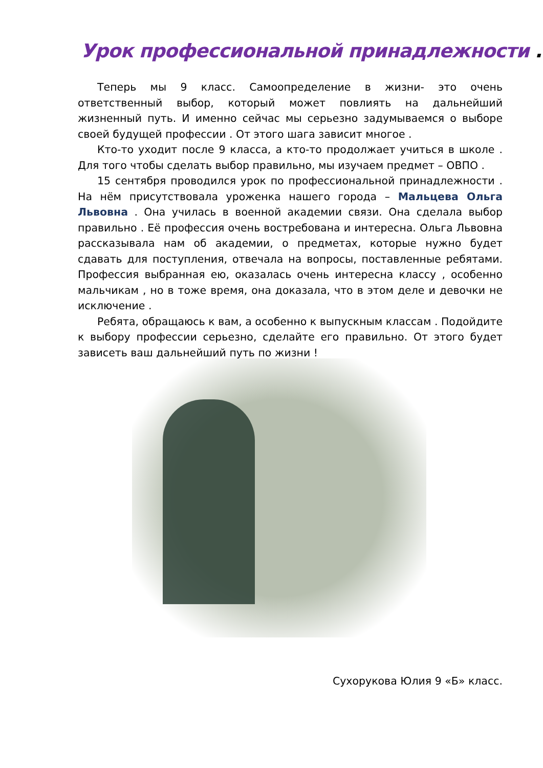Урок профессиональной принадлежности .
Теперь мы 9 класс. Самоопределение в жизни- это очень ответственный выбор, который может повлиять на дальнейший жизненный путь. И именно сейчас мы серьезно задумываемся о выборе своей будущей профессии . От этого шага зависит многое .
Кто-то уходит после 9 класса, а кто-то продолжает учиться в школе . Для того чтобы сделать выбор правильно, мы изучаем предмет – ОВПО .
15 сентября проводился урок по профессиональной принадлежности . На нём присутствовала уроженка нашего города – Мальцева Ольга Львовна . Она училась в военной академии связи. Она сделала выбор правильно . Её профессия очень востребована и интересна. Ольга Львовна рассказывала нам об академии, о предметах, которые нужно будет сдавать для поступления, отвечала на вопросы, поставленные ребятами. Профессия выбранная ею, оказалась очень интересна классу , особенно мальчикам , но в тоже время, она доказала, что в этом деле и девочки не исключение .
Ребята, обращаюсь к вам, а особенно к выпускным классам . Подойдите к выбору профессии серьезно, сделайте его правильно. От этого будет зависеть ваш дальнейший путь по жизни !
Сухорукова Юлия 9 «Б» класс.